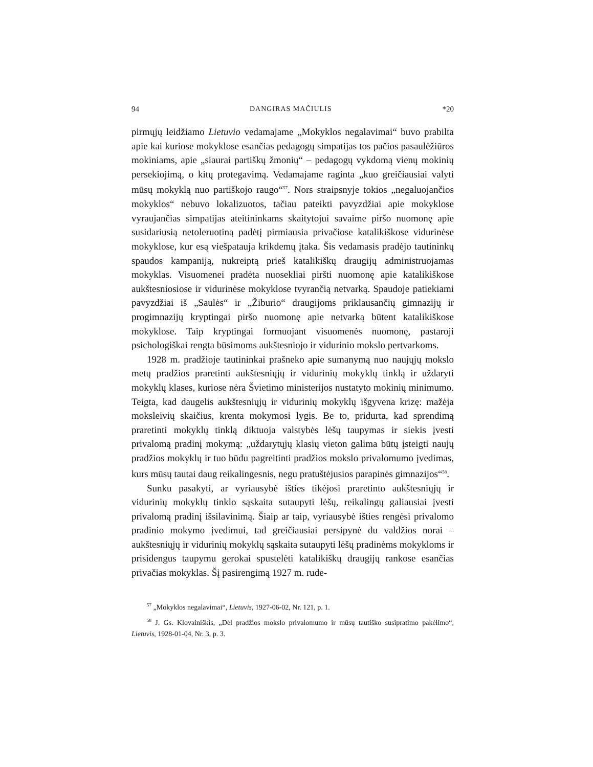94 DANGIRAS MAČIULIS *20
pirmųjų leidžiamo Lietuvio vedamajame „Mokyklos negalavimai“ buvo prabilta apie kai kuriose mokyklose esančias pedagogų simpatijas tos pačios pasaulėžiūros mokiniams, apie „siaurai partiškų žmonių“ – pedagogų vykdomą vienų mokinių persekiojimą, o kitų protegavimą. Vedamajame raginta „kuo greičiausiai valyti mūsų mokyklą nuo partiškojo raugo“<sup>57</sup>. Nors straipsnyje tokios „negaluojančios mokyklos“ nebuvo lokalizuotos, tačiau pateikti pavyzdžiai apie mokyklose vyraujančias simpatijas ateitininkams skaitytojui savaime piršo nuomonę apie susidariusią netoleruotiną padėtį pirmiausia privačiose katalikiškose vidurinėse mokyklose, kur esą viešpatauja krikdemų įtaka. Šis vedamasis pradėjo tautininkų spaudos kampaniją, nukreiptą prieš katalikiškų draugijų administruojamas mokyklas. Visuomenei pradėta nuosekliai piršti nuomonę apie katalikiškose aukštesniosiose ir vidurinėse mokyklose tvyrančią netvarką. Spaudoje patiekiami pavyzdžiai iš „Saulės“ ir „Žiburio“ draugijoms priklausančių gimnazijų ir progimnazijų kryptingai piršo nuomonę apie netvarką būtent katalikiškose mokyklose. Taip kryptingai formuojant visuomenės nuomonę, pastaroji psichologiškai rengta būsimoms aukštesniojo ir vidurinio mokslo pertvarkoms.
1928 m. pradžioje tautininkai prašneko apie sumanymą nuo naujųjų mokslo metų pradžios praretinti aukštesniųjų ir vidurinių mokyklų tinklą ir uždaryti mokyklų klases, kuriose nėra Švietimo ministerijos nustatyto mokinių minimumo. Teigta, kad daugelis aukštesniųjų ir vidurinių mokyklų išgyvena krizę: mažėja moksleivių skaičius, krenta mokymosi lygis. Be to, pridurta, kad sprendimą praretinti mokyklų tinklą diktuoja valstybės lėšų taupymas ir siekis įvesti privalomą pradinį mokymą: „uždarytųjų klasių vieton galima būtų įsteigti naujų pradžios mokyklų ir tuo būdu pagreitinti pradžios mokslo privalomumo įvedimas, kurs mūsų tautai daug reikalingesnis, negu pratuštėjusios parapinės gimnazijos“<sup>58</sup>.
Sunku pasakyti, ar vyriausybė išties tikėjosi praretinto aukštesniųjų ir vidurinių mokyklų tinklo sąskaita sutaupyti lėšų, reikalingų galiausiai įvesti privalomą pradinį išsilavinimą. Šiaip ar taip, vyriausybė išties rengėsi privalomo pradinio mokymo įvedimui, tad greičiausiai persipynė du valdžios norai – aukštesniųjų ir vidurinių mokyklų sąskaita sutaupyti lėšų pradinėms mokykloms ir prisidengus taupymu gerokai spustelėti katalikiškų draugijų rankose esančias privačias mokyklas. Šį pasirengimą 1927 m. rude-
<sup>57</sup> „Mokyklos negalavimai“, Lietuvis, 1927-06-02, Nr. 121, p. 1.
<sup>58</sup> J. Gs. Klovainiškis, „Dėl pradžios mokslo privalomumo ir mūsų tautiško susipratimo pakėlimo“, Lietuvis, 1928-01-04, Nr. 3, p. 3.